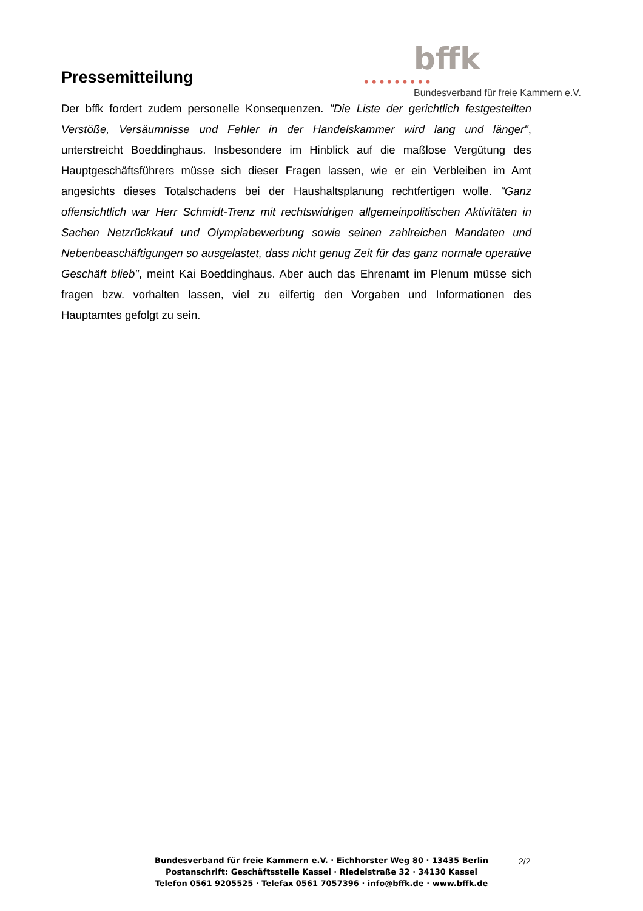Pressemitteilung
bffk
•••••••••
Bundesverband für freie Kammern e.V.
Der bffk fordert zudem personelle Konsequenzen. "Die Liste der gerichtlich festgestellten Verstöße, Versäumnisse und Fehler in der Handelskammer wird lang und länger", unterstreicht Boeddinghaus. Insbesondere im Hinblick auf die maßlose Vergütung des Hauptgeschäftsführers müsse sich dieser Fragen lassen, wie er ein Verbleiben im Amt angesichts dieses Totalschadens bei der Haushaltsplanung rechtfertigen wolle. "Ganz offensichtlich war Herr Schmidt-Trenz mit rechtswidrigen allgemeinpolitischen Aktivitäten in Sachen Netzrückkauf und Olympiabewerbung sowie seinen zahlreichen Mandaten und Nebenbeaschäftigungen so ausgelastet, dass nicht genug Zeit für das ganz normale operative Geschäft blieb", meint Kai Boeddinghaus. Aber auch das Ehrenamt im Plenum müsse sich fragen bzw. vorhalten lassen, viel zu eilfertig den Vorgaben und Informationen des Hauptamtes gefolgt zu sein.
Bundesverband für freie Kammern e.V. · Eichhorster Weg 80 · 13435 Berlin
Postanschrift: Geschäftsstelle Kassel · Riedelstraße 32 · 34130 Kassel
Telefon 0561 9205525 · Telefax 0561 7057396 · info@bffk.de · www.bffk.de
2/2